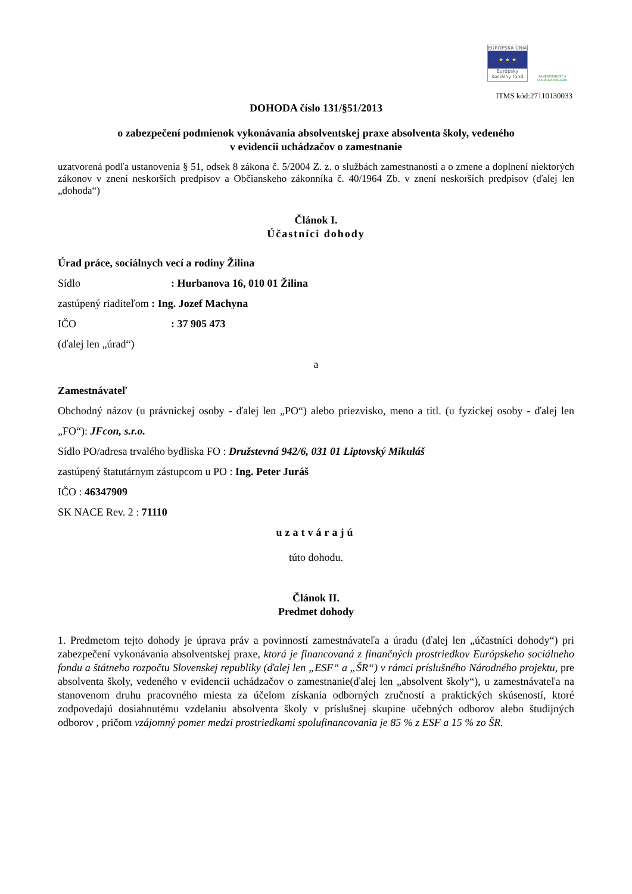EURÓPSKA ÚNIA
★ ★ ★
Európsky sociálny fond
ZAMESTNANOSŤ A SOCIÁLNA INKLÚZIA
ITMS kód:27110130033
DOHODA číslo 131/§51/2013
o zabezpečení podmienok vykonávania absolventskej praxe absolventa školy, vedeného
v evidencii uchádzačov o zamestnanie
uzatvorená podľa ustanovenia § 51, odsek 8 zákona č. 5/2004 Z. z. o službách zamestnanosti a o zmene a doplnení niektorých zákonov v znení neskorších predpisov a Občianskeho zákonníka č. 40/1964 Zb. v znení neskorších predpisov (ďalej len „dohoda“)
Článok I.
Účastníci dohody
Úrad práce, sociálnych vecí a rodiny Žilina
Sídlo: Hurbanova 16, 010 01 Žilina
zastúpený riaditeľom : Ing. Jozef Machyna
IČO: 37 905 473
(ďalej len „úrad“)
a
Zamestnávateľ
Obchodný názov (u právnickej osoby - ďalej len „PO“) alebo priezvisko, meno a titl. (u fyzickej osoby - ďalej len „FO“): JFcon, s.r.o.
Sídlo PO/adresa trvalého bydliska FO : Družstevná 942/6, 031 01 Liptovský Mikuláš
zastúpený štatutárnym zástupcom u PO : Ing. Peter Juráš
IČO : 46347909
SK NACE Rev. 2 : 71110
uzatvárajú
túto dohodu.
Článok II.
Predmet dohody
1. Predmetom tejto dohody je úprava práv a povinností zamestnávateľa a úradu (ďalej len „účastníci dohody“) pri zabezpečení vykonávania absolventskej praxe, ktorá je financovaná z finančných prostriedkov Európskeho sociálneho fondu a štátneho rozpočtu Slovenskej republiky (ďalej len „ESF“ a „ŠR“) v rámci príslušného Národného projektu, pre absolventa školy, vedeného v evidencii uchádzačov o zamestnanie(ďalej len „absolvent školy“), u zamestnávateľa na stanovenom druhu pracovného miesta za účelom získania odborných zručností a praktických skúseností, ktoré zodpovedajú dosiahnutému vzdelaniu absolventa školy v príslušnej skupine učebných odborov alebo študijných odborov , pričom vzájomný pomer medzi prostriedkami spolufinancovania je 85 % z ESF a 15 % zo ŠR.